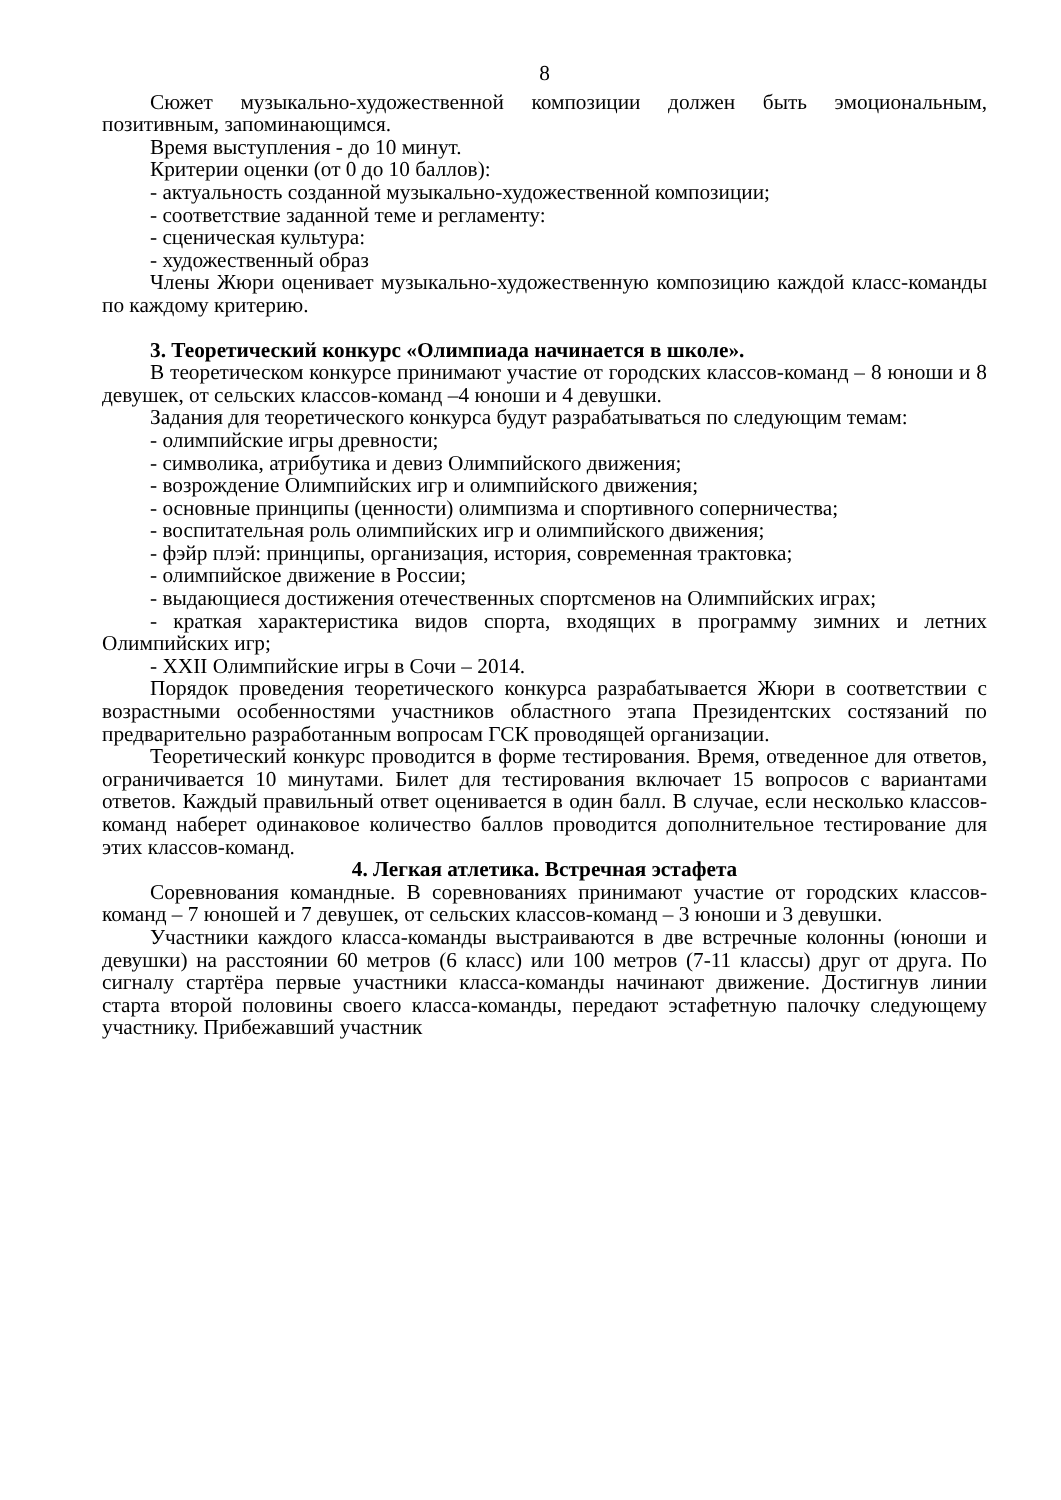8
Сюжет музыкально-художественной композиции должен быть эмоциональным, позитивным, запоминающимся.
Время выступления - до 10 минут.
Критерии оценки (от 0 до 10 баллов):
- актуальность созданной музыкально-художественной композиции;
- соответствие заданной теме и регламенту:
- сценическая культура:
- художественный образ
Члены Жюри оценивает музыкально-художественную композицию каждой класс-команды по каждому критерию.
3. Теоретический конкурс «Олимпиада начинается в школе».
В теоретическом конкурсе принимают участие от городских классов-команд – 8 юноши и 8 девушек, от сельских классов-команд –4 юноши и 4 девушки.
Задания для теоретического конкурса будут разрабатываться по следующим темам:
- олимпийские игры древности;
- символика, атрибутика и девиз Олимпийского движения;
- возрождение Олимпийских игр и олимпийского движения;
- основные принципы (ценности) олимпизма и спортивного соперничества;
- воспитательная роль олимпийских игр и олимпийского движения;
- фэйр плэй: принципы, организация, история, современная трактовка;
- олимпийское движение в России;
- выдающиеся достижения отечественных спортсменов на Олимпийских играх;
- краткая характеристика видов спорта, входящих в программу зимних и летних Олимпийских игр;
- XXII Олимпийские игры в Сочи – 2014.
Порядок проведения теоретического конкурса разрабатывается Жюри в соответствии с возрастными особенностями участников областного этапа Президентских состязаний по предварительно разработанным вопросам ГСК проводящей организации.
Теоретический конкурс проводится в форме тестирования. Время, отведенное для ответов, ограничивается 10 минутами. Билет для тестирования включает 15 вопросов с вариантами ответов. Каждый правильный ответ оценивается в один балл. В случае, если несколько классов-команд наберет одинаковое количество баллов проводится дополнительное тестирование для этих классов-команд.
4. Легкая атлетика. Встречная эстафета
Соревнования командные. В соревнованиях принимают участие от городских классов-команд – 7 юношей и 7 девушек, от сельских классов-команд – 3 юноши и 3 девушки.
Участники каждого класса-команды выстраиваются в две встречные колонны (юноши и девушки) на расстоянии 60 метров (6 класс) или 100 метров (7-11 классы) друг от друга. По сигналу стартёра первые участники класса-команды начинают движение. Достигнув линии старта второй половины своего класса-команды, передают эстафетную палочку следующему участнику. Прибежавший участник